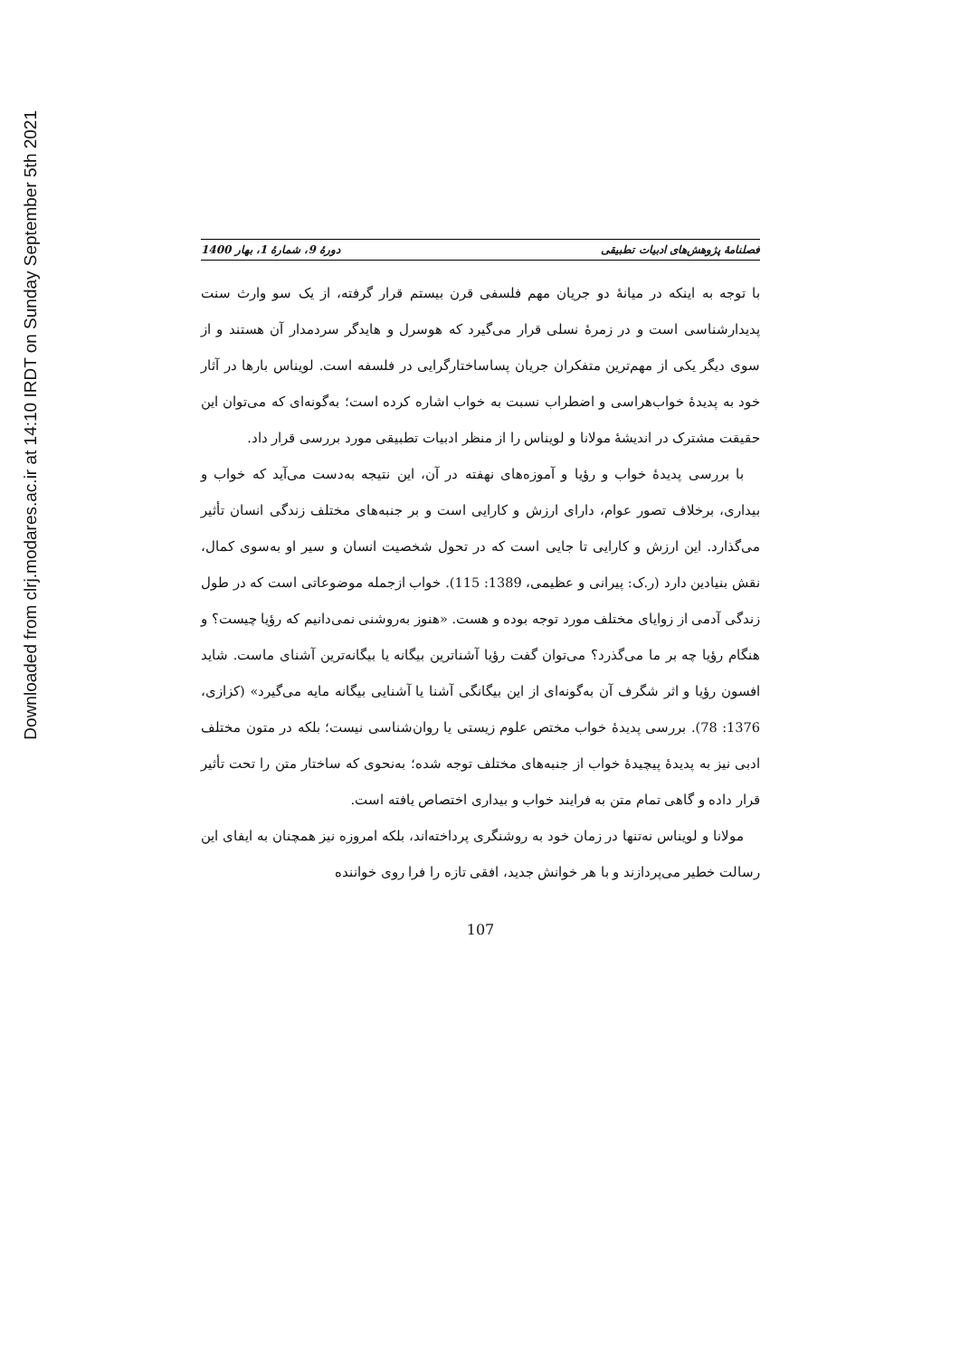Downloaded from clrj.modares.ac.ir at 14:10 IRDT on Sunday September 5th 2021
فصلنامهٔ پژوهش‌های ادبیات تطبیقی دورهٔ 9، شمارهٔ 1، بهار 1400
با توجه به اینکه در میانهٔ دو جریان مهم فلسفی قرن بیستم قرار گرفته، از یک سو وارث سنت پدیدارشناسی است و در زمرهٔ نسلی قرار می‌گیرد که هوسرل و هایدگر سردمدار آن هستند و از سوی دیگر یکی از مهم‌ترین متفکران جریان پساساختارگرایی در فلسفه است. لویناس بارها در آثار خود به پدیدهٔ خواب‌هراسی و اضطراب نسبت به خواب اشاره کرده است؛ به‌گونه‌ای که می‌توان این حقیقت مشترک در اندیشهٔ مولانا و لویناس را از منظر ادبیات تطبیقی مورد بررسی قرار داد.
با بررسی پدیدهٔ خواب و رؤیا و آموزه‌های نهفته در آن، این نتیجه به‌دست می‌آید که خواب و بیداری، برخلاف تصور عوام، دارای ارزش و کارایی است و بر جنبه‌های مختلف زندگی انسان تأثیر می‌گذارد. این ارزش و کارایی تا جایی است که در تحول شخصیت انسان و سیر او به‌سوی کمال، نقش بنیادین دارد (ر.ک: پیرانی و عظیمی، 1389: 115). خواب ازجمله موضوعاتی است که در طول زندگی آدمی از زوایای مختلف مورد توجه بوده و هست. «هنوز به‌روشنی نمی‌دانیم که رؤیا چیست؟ و هنگام رؤیا چه بر ما می‌گذرد؟ می‌توان گفت رؤیا آشناترین بیگانه یا بیگانه‌ترین آشنای ماست. شاید افسون رؤیا و اثر شگرف آن به‌گونه‌ای از این بیگانگی آشنا یا آشنایی بیگانه مایه می‌گیرد» (کزازی، 1376: 78). بررسی پدیدهٔ خواب مختص علوم زیستی یا روان‌شناسی نیست؛ بلکه در متون مختلف ادبی نیز به پدیدهٔ پیچیدهٔ خواب از جنبه‌های مختلف توجه شده؛ به‌نحوی که ساختار متن را تحت تأثیر قرار داده و گاهی تمام متن به فرایند خواب و بیداری اختصاص یافته است.
مولانا و لویناس نه‌تنها در زمان خود به روشنگری پرداخته‌اند، بلکه امروزه نیز همچنان به ایفای این رسالت خطیر می‌پردازند و با هر خوانش جدید، افقی تازه را فرا روی خواننده
107